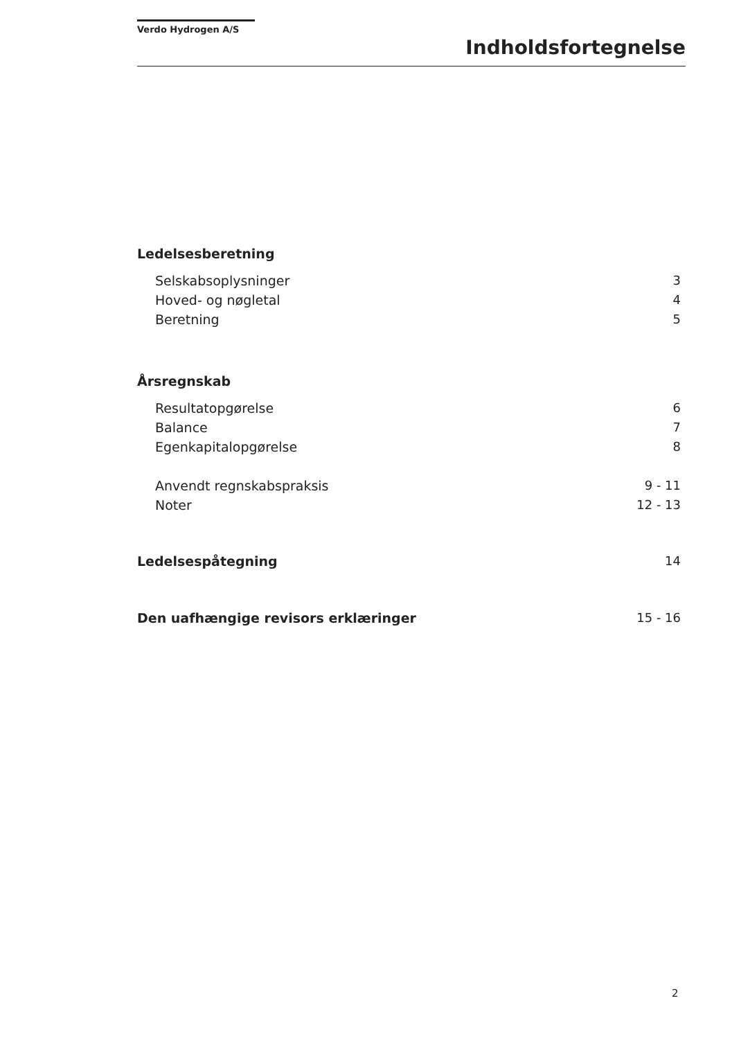Verdo Hydrogen A/S
Indholdsfortegnelse
Ledelsesberetning
Selskabsoplysninger 3
Hoved- og nøgletal 4
Beretning 5
Årsregnskab
Resultatopgørelse 6
Balance 7
Egenkapitalopgørelse 8
Anvendt regnskabspraksis 9 - 11
Noter 12 - 13
Ledelsespåtegning 14
Den uafhængige revisors erklæringer 15 - 16
2